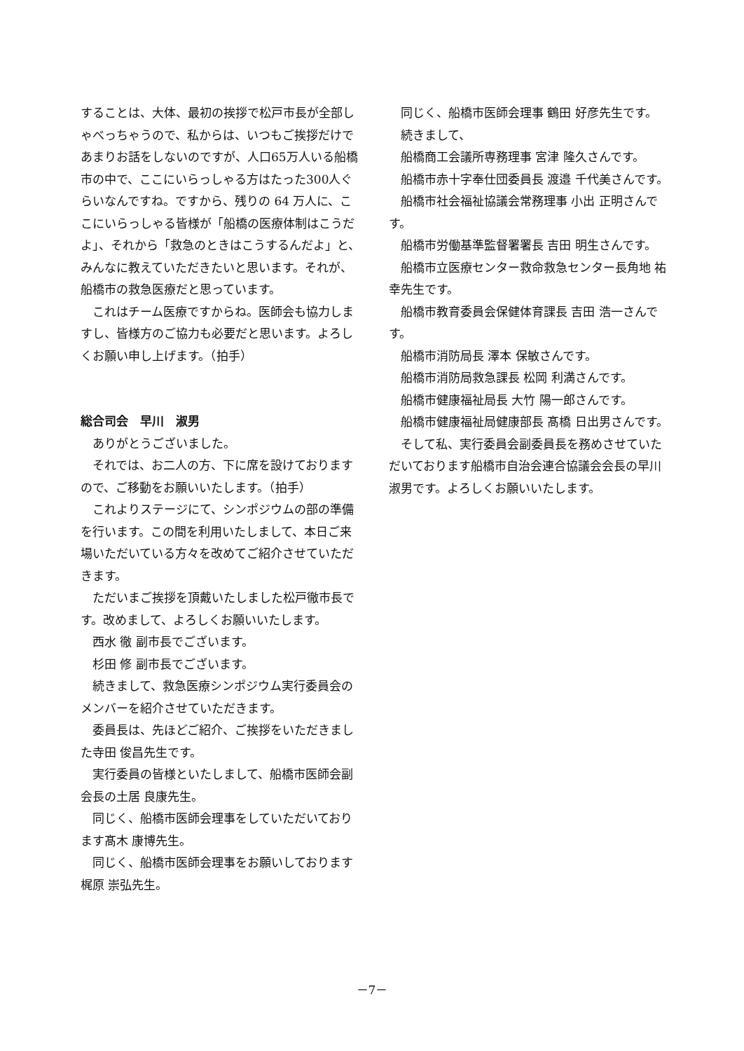することは、大体、最初の挨拶で松戸市長が全部しゃべっちゃうので、私からは、いつもご挨拶だけであまりお話をしないのですが、人口65万人いる船橋市の中で、ここにいらっしゃる方はたった300人ぐらいなんですね。ですから、残りの 64 万人に、ここにいらっしゃる皆様が「船橋の医療体制はこうだよ」、それから「救急のときはこうするんだよ」と、みんなに教えていただきたいと思います。それが、船橋市の救急医療だと思っています。
これはチーム医療ですからね。医師会も協力しますし、皆様方のご協力も必要だと思います。よろしくお願い申し上げます。（拍手）
総合司会　早川　淑男
ありがとうございました。
それでは、お二人の方、下に席を設けておりますので、ご移動をお願いいたします。（拍手）
これよりステージにて、シンポジウムの部の準備を行います。この間を利用いたしまして、本日ご来場いただいている方々を改めてご紹介させていただきます。
ただいまご挨拶を頂戴いたしました松戸徹市長です。改めまして、よろしくお願いいたします。
西水 徹 副市長でございます。
杉田 修 副市長でございます。
続きまして、救急医療シンポジウム実行委員会のメンバーを紹介させていただきます。
委員長は、先ほどご紹介、ご挨拶をいただきました寺田 俊昌先生です。
実行委員の皆様といたしまして、船橋市医師会副会長の土居 良康先生。
同じく、船橋市医師会理事をしていただいております髙木 康博先生。
同じく、船橋市医師会理事をお願いしております梶原 崇弘先生。
同じく、船橋市医師会理事 鶴田 好彦先生です。
続きまして、
船橋商工会議所専務理事 宮津 隆久さんです。
船橋市赤十字奉仕団委員長 渡邉 千代美さんです。
船橋市社会福祉協議会常務理事 小出 正明さんです。
船橋市労働基準監督署署長 吉田 明生さんです。
船橋市立医療センター救命救急センター長角地 祐幸先生です。
船橋市教育委員会保健体育課長 吉田 浩一さんです。
船橋市消防局長 澤本 保敏さんです。
船橋市消防局救急課長 松岡 利満さんです。
船橋市健康福祉局長 大竹 陽一郎さんです。
船橋市健康福祉局健康部長 髙橋 日出男さんです。
そして私、実行委員会副委員長を務めさせていただいております船橋市自治会連合協議会会長の早川 淑男です。よろしくお願いいたします。
－7－